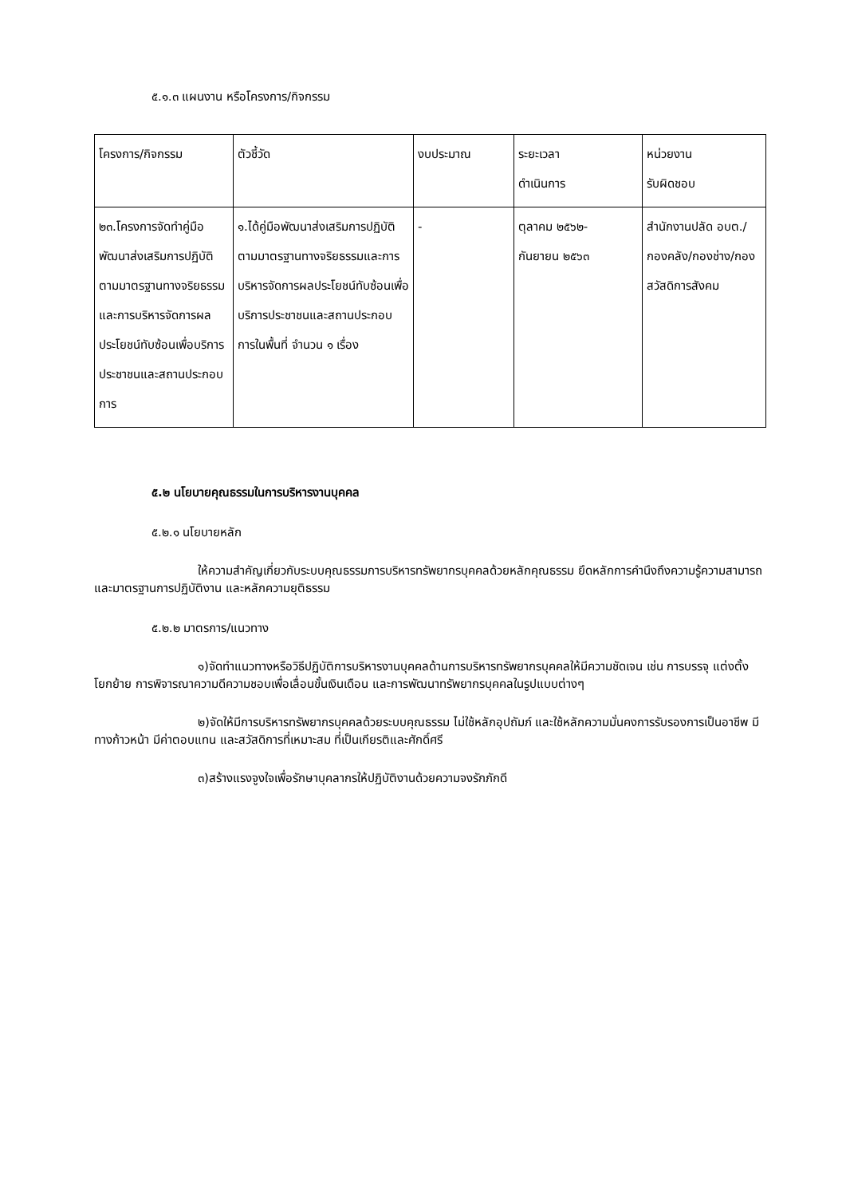๕.๑.๓ แผนงาน หรือโครงการ/กิจกรรม
| โครงการ/กิจกรรม | ตัวชี้วัด | งบประมาณ | ระยะเวลา ดำเนินการ | หน่วยงาน รับผิดชอบ |
| ๒๓.โครงการจัดทำคู่มือพัฒนาส่งเสริมการปฏิบัติตามมาตรฐานทางจริยธรรมและการบริหารจัดการผลประโยชน์ทับซ้อนเพื่อบริการประชาชนและสถานประกอบการ | ๑.ได้คู่มือพัฒนาส่งเสริมการปฏิบัติตามมาตรฐานทางจริยธรรมและการบริหารจัดการผลประโยชน์ทับซ้อนเพื่อบริการประชาชนและสถานประกอบการในพื้นที่ จำนวน ๑ เรื่อง | - | ตุลาคม ๒๕๖๒- กันยายน ๒๕๖๓ | สำนักงานปลัด อบต./กองคลัง/กองช่าง/กองสวัสดิการสังคม |
๕.๒ นโยบายคุณธรรมในการบริหารงานบุคคล
๕.๒.๑ นโยบายหลัก
ให้ความสำคัญเกี่ยวกับระบบคุณธรรมการบริหารทรัพยากรบุคคลด้วยหลักคุณธรรม ยึดหลักการคำนึงถึงความรู้ความสามารถและมาตรฐานการปฏิบัติงาน และหลักความยุติธรรม
๕.๒.๒ มาตรการ/แนวทาง
๑)จัดทำแนวทางหรือวิธีปฏิบัติการบริหารงานบุคคลด้านการบริหารทรัพยากรบุคคลให้มีความชัดเจน เช่น การบรรจุ แต่งตั้ง โยกย้าย การพิจารณาความดีความชอบเพื่อเลื่อนขั้นเงินเดือน และการพัฒนาทรัพยากรบุคคลในรูปแบบต่างๆ
๒)จัดให้มีการบริหารทรัพยากรบุคคลด้วยระบบคุณธรรม ไม่ใช้หลักอุปถัมภ์ และใช้หลักความมั่นคงการรับรองการเป็นอาชีพ มีทางก้าวหน้า มีค่าตอบแทน และสวัสดิการที่เหมาะสม ที่เป็นเกียรติและศักดิ์ศรี
๓)สร้างแรงจูงใจเพื่อรักษาบุคลากรให้ปฏิบัติงานด้วยความจงรักภักดี